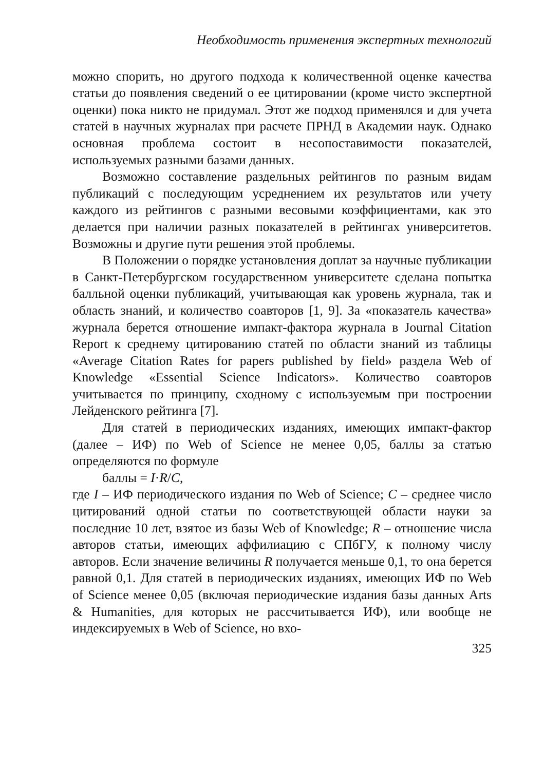Необходимость применения экспертных технологий
можно спорить, но другого подхода к количественной оценке качества статьи до появления сведений о ее цитировании (кроме чисто экспертной оценки) пока никто не придумал. Этот же подход применялся и для учета статей в научных журналах при расчете ПРНД в Академии наук. Однако основная проблема состоит в несопоставимости показателей, используемых разными базами данных.
Возможно составление раздельных рейтингов по разным видам публикаций с последующим усреднением их результатов или учету каждого из рейтингов с разными весовыми коэффициентами, как это делается при наличии разных показателей в рейтингах университетов. Возможны и другие пути решения этой проблемы.
В Положении о порядке установления доплат за научные публикации в Санкт-Петербургском государственном университете сделана попытка балльной оценки публикаций, учитывающая как уровень журнала, так и область знаний, и количество соавторов [1, 9]. За «показатель качества» журнала берется отношение импакт-фактора журнала в Journal Citation Report к среднему цитированию статей по области знаний из таблицы «Average Citation Rates for papers published by field» раздела Web of Knowledge «Essential Science Indicators». Количество соавторов учитывается по принципу, сходному с используемым при построении Лейденского рейтинга [7].
Для статей в периодических изданиях, имеющих импакт-фактор (далее – ИФ) по Web of Science не менее 0,05, баллы за статью определяются по формуле
баллы = I·R/C,
где I – ИФ периодического издания по Web of Science; C – среднее число цитирований одной статьи по соответствующей области науки за последние 10 лет, взятое из базы Web of Knowledge; R – отношение числа авторов статьи, имеющих аффилиацию с СПбГУ, к полному числу авторов. Если значение величины R получается меньше 0,1, то она берется равной 0,1. Для статей в периодических изданиях, имеющих ИФ по Web of Science менее 0,05 (включая периодические издания базы данных Arts & Humanities, для которых не рассчитывается ИФ), или вообще не индексируемых в Web of Science, но вхо-
325